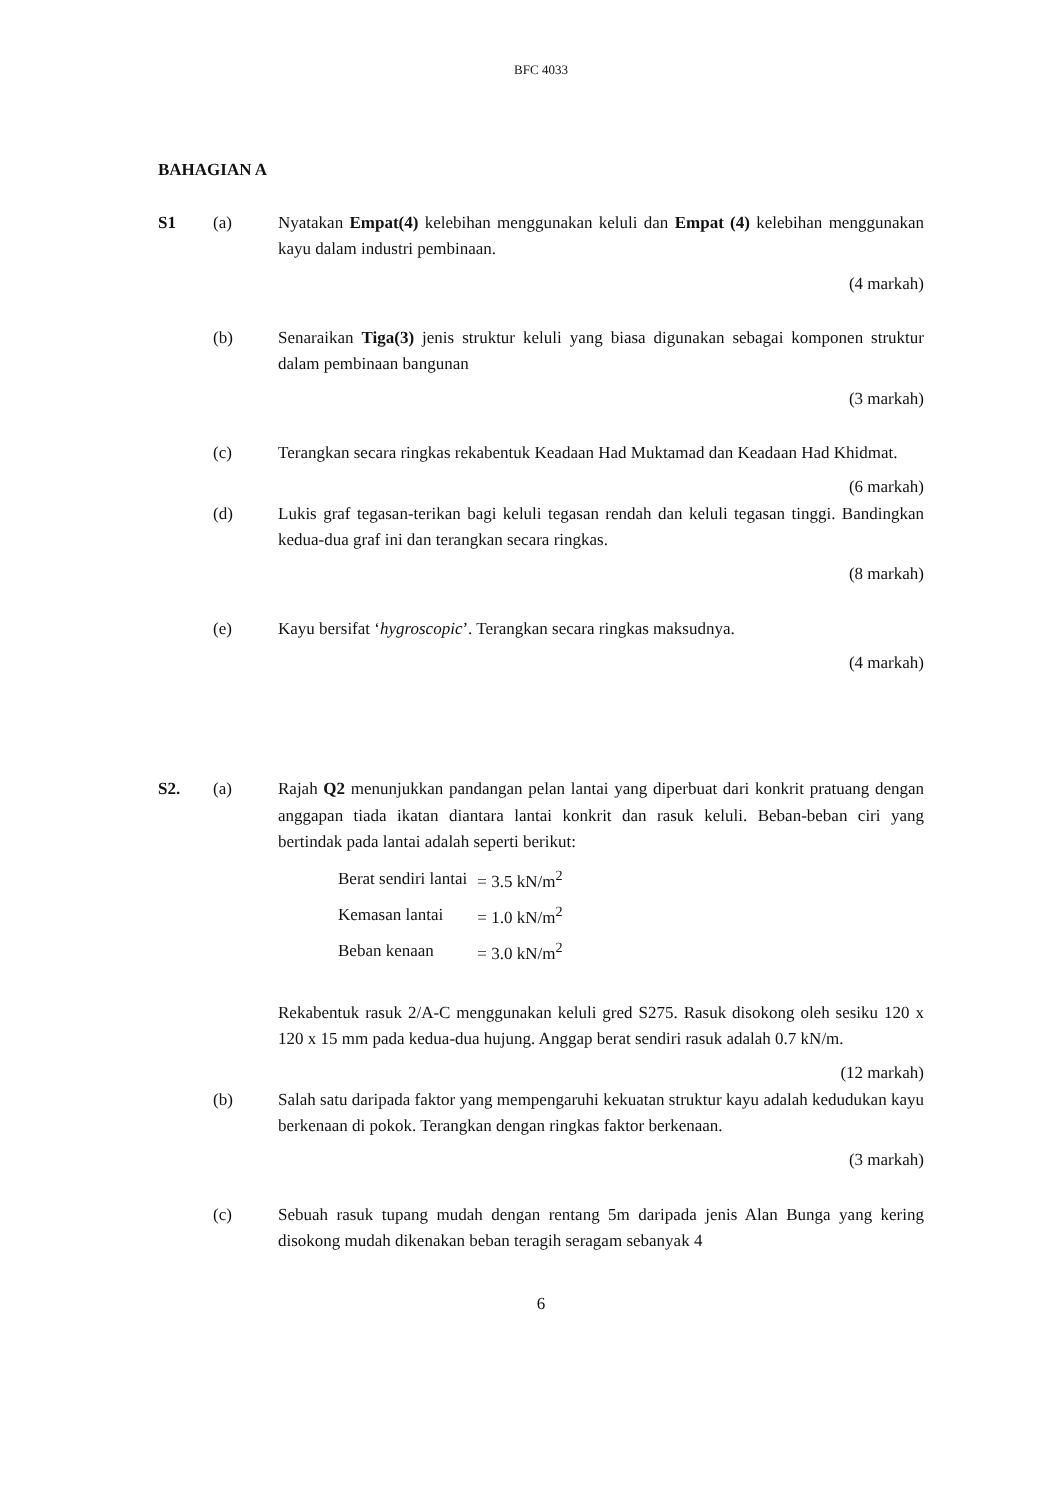BFC 4033
BAHAGIAN A
S1 (a) Nyatakan Empat(4) kelebihan menggunakan keluli dan Empat (4) kelebihan menggunakan kayu dalam industri pembinaan.
(4 markah)
(b) Senaraikan Tiga(3) jenis struktur keluli yang biasa digunakan sebagai komponen struktur dalam pembinaan bangunan
(3 markah)
(c) Terangkan secara ringkas rekabentuk Keadaan Had Muktamad dan Keadaan Had Khidmat.
(6 markah)
(d) Lukis graf tegasan-terikan bagi keluli tegasan rendah dan keluli tegasan tinggi. Bandingkan kedua-dua graf ini dan terangkan secara ringkas.
(8 markah)
(e) Kayu bersifat ‘hygroscopic’. Terangkan secara ringkas maksudnya.
(4 markah)
S2. (a) Rajah Q2 menunjukkan pandangan pelan lantai yang diperbuat dari konkrit pratuang dengan anggapan tiada ikatan diantara lantai konkrit dan rasuk keluli. Beban-beban ciri yang bertindak pada lantai adalah seperti berikut:
| Berat sendiri lantai | = 3.5 kN/m<sup>2</sup> |
| Kemasan lantai | = 1.0 kN/m<sup>2</sup> |
| Beban kenaan | = 3.0 kN/m<sup>2</sup> |
Rekabentuk rasuk 2/A-C menggunakan keluli gred S275. Rasuk disokong oleh sesiku 120 x 120 x 15 mm pada kedua-dua hujung. Anggap berat sendiri rasuk adalah 0.7 kN/m.
(12 markah)
(b) Salah satu daripada faktor yang mempengaruhi kekuatan struktur kayu adalah kedudukan kayu berkenaan di pokok. Terangkan dengan ringkas faktor berkenaan.
(3 markah)
(c) Sebuah rasuk tupang mudah dengan rentang 5m daripada jenis Alan Bunga yang kering disokong mudah dikenakan beban teragih seragam sebanyak 4
6